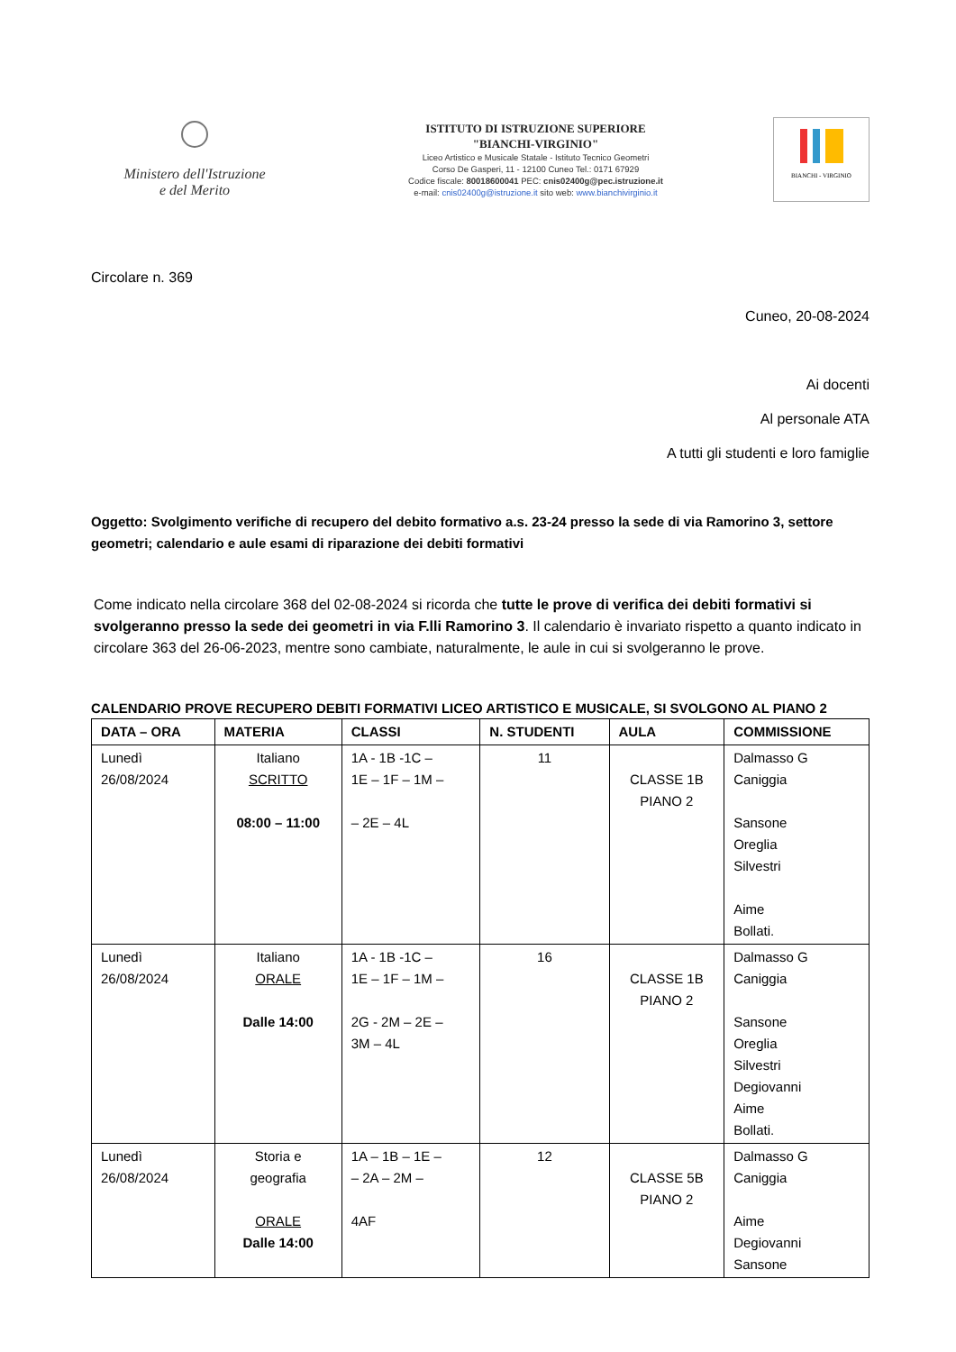Ministero dell'Istruzione
e del Merito
ISTITUTO DI ISTRUZIONE SUPERIORE
"BIANCHI-VIRGINIO"
Liceo Artistico e Musicale Statale - Istituto Tecnico Geometri
Corso De Gasperi, 11 - 12100 Cuneo Tel.: 0171 67929
Codice fiscale: 80018600041 PEC: cnis02400g@pec.istruzione.it
e-mail: cnis02400g@istruzione.it sito web: www.bianchivirginio.it
BIANCHI - VIRGINIO
Circolare n. 369
Cuneo, 20-08-2024
Ai docenti
Al personale ATA
A tutti gli studenti e loro famiglie
Oggetto: Svolgimento verifiche di recupero del debito formativo a.s. 23-24 presso la sede di via Ramorino 3, settore geometri; calendario e aule esami di riparazione dei debiti formativi
Come indicato nella circolare 368 del 02-08-2024 si ricorda che tutte le prove di verifica dei debiti formativi si svolgeranno presso la sede dei geometri in via F.lli Ramorino 3. Il calendario è invariato rispetto a quanto indicato in circolare 363 del 26-06-2023, mentre sono cambiate, naturalmente, le aule in cui si svolgeranno le prove.
CALENDARIO PROVE RECUPERO DEBITI FORMATIVI LICEO ARTISTICO E MUSICALE, SI SVOLGONO AL PIANO 2
| DATA – ORA | MATERIA | CLASSI | N. STUDENTI | AULA | COMMISSIONE |
| --- | --- | --- | --- | --- | --- |
| Lunedì 26/08/2024 | Italiano SCRITTO 08:00 – 11:00 | 1A - 1B -1C – 1E – 1F – 1M – – 2E – 4L | 11 | CLASSE 1B PIANO 2 | Dalmasso G Caniggia Sansone Oreglia Silvestri Aime Bollati. |
| Lunedì 26/08/2024 | Italiano ORALE Dalle 14:00 | 1A - 1B -1C – 1E – 1F – 1M – 2G - 2M – 2E – 3M – 4L | 16 | CLASSE 1B PIANO 2 | Dalmasso G Caniggia Sansone Oreglia Silvestri Degiovanni Aime Bollati. |
| Lunedì 26/08/2024 | Storia e geografia ORALE Dalle 14:00 | 1A – 1B – 1E – – 2A – 2M – 4AF | 12 | CLASSE 5B PIANO 2 | Dalmasso G Caniggia Aime Degiovanni Sansone |